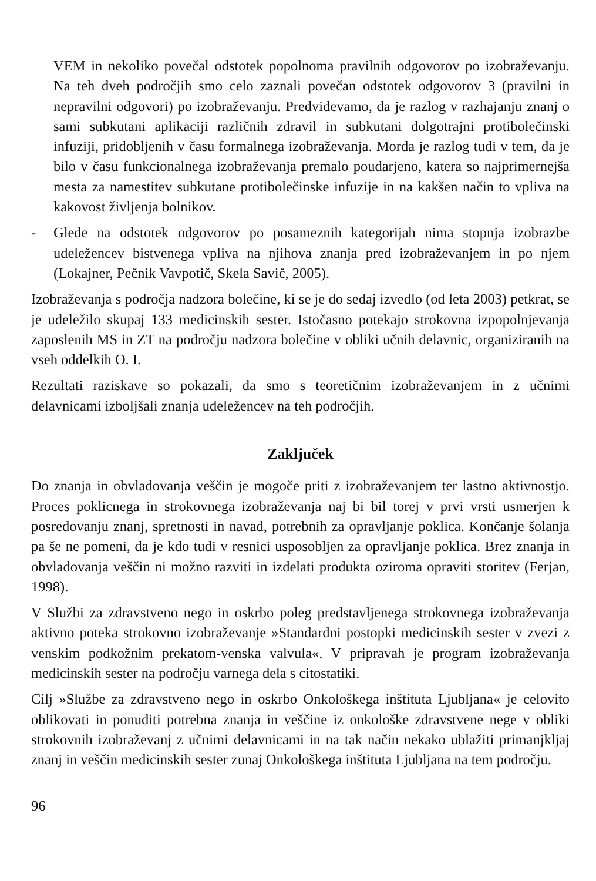VEM in nekoliko povečal odstotek popolnoma pravilnih odgovorov po izobraževanju. Na teh dveh področjih smo celo zaznali povečan odstotek odgovorov 3 (pravilni in nepravilni odgovori) po izobraževanju. Predvidevamo, da je razlog v razhajanju znanj o sami subkutani aplikaciji različnih zdravil in subkutani dolgotrajni protibolečinski infuziji, pridobljenih v času formalnega izobraževanja. Morda je razlog tudi v tem, da je bilo v času funkcionalnega izobraževanja premalo poudarjeno, katera so najprimernejša mesta za namestitev subkutane protibolečinske infuzije in na kakšen način to vpliva na kakovost življenja bolnikov.
- Glede na odstotek odgovorov po posameznih kategorijah nima stopnja izobrazbe udeležencev bistvenega vpliva na njihova znanja pred izobraževanjem in po njem (Lokajner, Pečnik Vavpotič, Skela Savič, 2005).
Izobraževanja s področja nadzora bolečine, ki se je do sedaj izvedlo (od leta 2003) petkrat, se je udeležilo skupaj 133 medicinskih sester. Istočasno potekajo strokovna izpopolnjevanja zaposlenih MS in ZT na področju nadzora bolečine v obliki učnih delavnic, organiziranih na vseh oddelkih O. I.
Rezultati raziskave so pokazali, da smo s teoretičnim izobraževanjem in z učnimi delavnicami izboljšali znanja udeležencev na teh področjih.
Zaključek
Do znanja in obvladovanja veščin je mogoče priti z izobraževanjem ter lastno aktivnostjo. Proces poklicnega in strokovnega izobraževanja naj bi bil torej v prvi vrsti usmerjen k posredovanju znanj, spretnosti in navad, potrebnih za opravljanje poklica. Končanje šolanja pa še ne pomeni, da je kdo tudi v resnici usposobljen za opravljanje poklica. Brez znanja in obvladovanja veščin ni možno razviti in izdelati produkta oziroma opraviti storitev (Ferjan, 1998).
V Službi za zdravstveno nego in oskrbo poleg predstavljenega strokovnega izobraževanja aktivno poteka strokovno izobraževanje »Standardni postopki medicinskih sester v zvezi z venskim podkožnim prekatom-venska valvula«. V pripravah je program izobraževanja medicinskih sester na področju varnega dela s citostatiki.
Cilj »Službe za zdravstveno nego in oskrbo Onkološkega inštituta Ljubljana« je celovito oblikovati in ponuditi potrebna znanja in veščine iz onkološke zdravstvene nege v obliki strokovnih izobraževanj z učnimi delavnicami in na tak način nekako ublažiti primanjkljaj znanj in veščin medicinskih sester zunaj Onkološkega inštituta Ljubljana na tem področju.
96